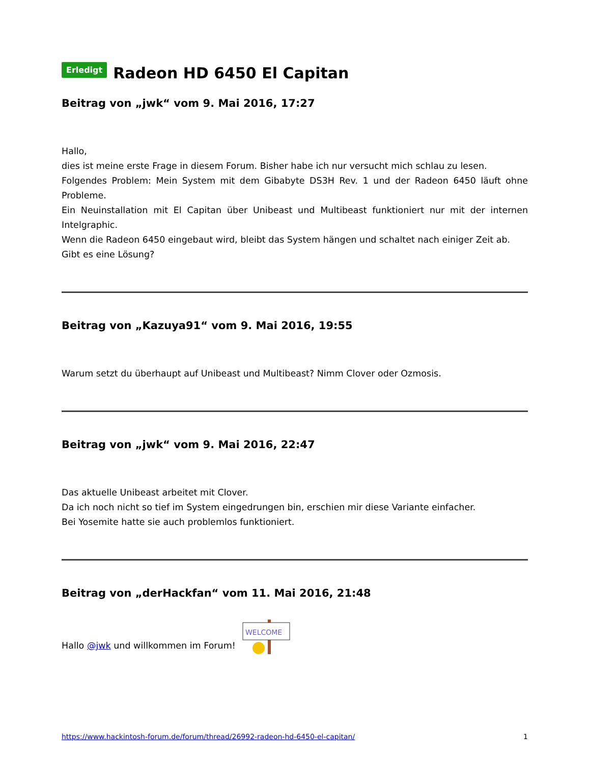Erledigt Radeon HD 6450 El Capitan
Beitrag von „jwk“ vom 9. Mai 2016, 17:27
Hallo,
dies ist meine erste Frage in diesem Forum. Bisher habe ich nur versucht mich schlau zu lesen.
Folgendes Problem: Mein System mit dem Gibabyte DS3H Rev. 1 und der Radeon 6450 läuft ohne Probleme.
Ein Neuinstallation mit El Capitan über Unibeast und Multibeast funktioniert nur mit der internen Intelgraphic.
Wenn die Radeon 6450 eingebaut wird, bleibt das System hängen und schaltet nach einiger Zeit ab.
Gibt es eine Lösung?
Beitrag von „Kazuya91“ vom 9. Mai 2016, 19:55
Warum setzt du überhaupt auf Unibeast und Multibeast? Nimm Clover oder Ozmosis.
Beitrag von „jwk“ vom 9. Mai 2016, 22:47
Das aktuelle Unibeast arbeitet mit Clover.
Da ich noch nicht so tief im System eingedrungen bin, erschien mir diese Variante einfacher.
Bei Yosemite hatte sie auch problemlos funktioniert.
Beitrag von „derHackfan“ vom 11. Mai 2016, 21:48
Hallo @jwk und willkommen im Forum!
WELCOME
https://www.hackintosh-forum.de/forum/thread/26992-radeon-hd-6450-el-capitan/ 1